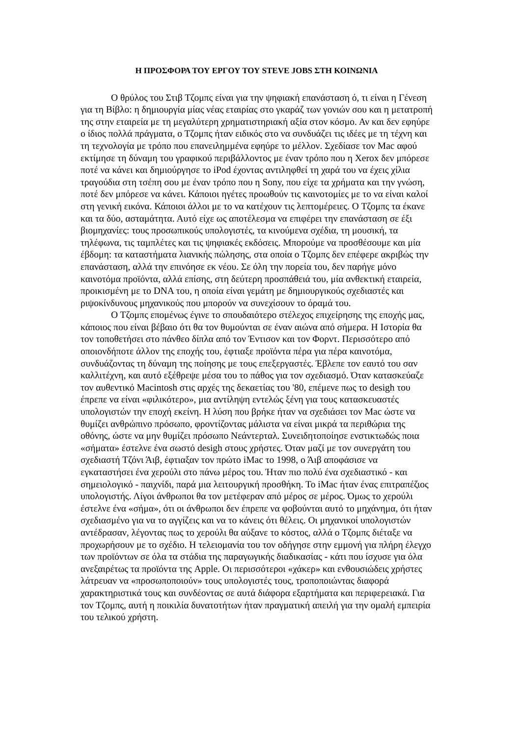Η ΠΡΟΣΦΟΡΑ ΤΟΥ ΕΡΓΟΥ ΤΟΥ STEVE JOBS ΣΤΗ ΚΟΙΝΩΝΙΑ
Ο θρύλος του Στιβ Τζομπς είναι για την ψηφιακή επανάσταση ό, τι είναι η Γένεση για τη Βίβλο: η δημιουργία μίας νέας εταιρίας στο γκαράζ των γονιών σου και η μετατροπή της στην εταιρεία με τη μεγαλύτερη χρηματιστηριακή αξία στον κόσμο. Αν και δεν εφηύρε ο ίδιος πολλά πράγματα, ο Τζομπς ήταν ειδικός στο να συνδυάζει τις ιδέες με τη τέχνη και τη τεχνολογία με τρόπο που επανειλημμένα εφηύρε το μέλλον. Σχεδίασε τον Mac αφού εκτίμησε τη δύναμη του γραφικού περιβάλλοντος με έναν τρόπο που η Xerox δεν μπόρεσε ποτέ να κάνει και δημιούργησε το iPod έχοντας αντιληφθεί τη χαρά του να έχεις χίλια τραγούδια στη τσέπη σου με έναν τρόπο που η Sony, που είχε τα χρήματα και την γνώση, ποτέ δεν μπόρεσε να κάνει. Κάποιοι ηγέτες προωθούν τις καινοτομίες με το να είναι καλοί στη γενική εικόνα. Κάποιοι άλλοι με το να κατέχουν τις λεπτομέρειες. Ο Τζομπς τα έκανε και τα δύο, ασταμάτητα. Αυτό είχε ως αποτέλεσμα να επιφέρει την επανάσταση σε έξι βιομηχανίες: τους προσωπικούς υπολογιστές, τα κινούμενα σχέδια, τη μουσική, τα τηλέφωνα, τις ταμπλέτες και τις ψηφιακές εκδόσεις. Μπορούμε να προσθέσουμε και μία έβδομη: τα καταστήματα λιανικής πώλησης, στα οποία ο Τζομπς δεν επέφερε ακριβώς την επανάσταση, αλλά την επινόησε εκ νέου. Σε όλη την πορεία του, δεν παρήγε μόνο καινοτόμα προϊόντα, αλλά επίσης, στη δεύτερη προσπάθειά του, μία ανθεκτική εταιρεία, προικισμένη με το DNA του, η οποία είναι γεμάτη με δημιουργικούς σχεδιαστές και ριψοκίνδυνους μηχανικούς που μπορούν να συνεχίσουν το όραμά του.
Ο Τζομπς επομένως έγινε το σπουδαιότερο στέλεχος επιχείρησης της εποχής μας, κάποιος που είναι βέβαιο ότι θα τον θυμούνται σε έναν αιώνα από σήμερα. Η Ιστορία θα τον τοποθετήσει στο πάνθεο δίπλα από τον Έντισον και τον Φορντ. Περισσότερο από οποιονδήποτε άλλον της εποχής του, έφτιαξε προϊόντα πέρα για πέρα καινοτόμα, συνδυάζοντας τη δύναμη της ποίησης με τους επεξεργαστές. Έβλεπε τον εαυτό του σαν καλλιτέχνη, και αυτό εξέθρεψε μέσα του το πάθος για τον σχεδιασμό. Όταν κατασκεύαζε τον αυθεντικό Macintosh στις αρχές της δεκαετίας του '80, επέμενε πως το desigh του έπρεπε να είναι «φιλικότερο», μια αντίληψη εντελώς ξένη για τους κατασκευαστές υπολογιστών την εποχή εκείνη. Η λύση που βρήκε ήταν να σχεδιάσει τον Mac ώστε να θυμίζει ανθρώπινο πρόσωπο, φροντίζοντας μάλιστα να είναι μικρά τα περιθώρια της οθόνης, ώστε να μην θυμίζει πρόσωπο Νεάντερταλ. Συνειδητοποίησε ενστικτωδώς ποια «σήματα» έστελνε ένα σωστό desigh στους χρήστες. Όταν μαζί με τον συνεργάτη του σχεδιαστή Τζόνι Άιβ, έφτιαξαν τον πρώτο iMac το 1998, ο Άιβ αποφάσισε να εγκαταστήσει ένα χερούλι στο πάνω μέρος του. Ήταν πιο πολύ ένα σχεδιαστικό - και σημειολογικό - παιχνίδι, παρά μια λειτουργική προσθήκη. Το iMac ήταν ένας επιτραπέζιος υπολογιστής. Λίγοι άνθρωποι θα τον μετέφεραν από μέρος σε μέρος. Όμως το χερούλι έστελνε ένα «σήμα», ότι οι άνθρωποι δεν έπρεπε να φοβούνται αυτό το μηχάνημα, ότι ήταν σχεδιασμένο για να το αγγίζεις και να το κάνεις ότι θέλεις. Οι μηχανικοί υπολογιστών αντέδρασαν, λέγοντας πως το χερούλι θα αύξανε το κόστος, αλλά ο Τζομπς διέταξε να προχωρήσουν με το σχέδιο. Η τελειομανία του τον οδήγησε στην εμμονή για πλήρη έλεγχο των προϊόντων σε όλα τα στάδια της παραγωγικής διαδικασίας - κάτι που ίσχυσε για όλα ανεξαιρέτως τα προϊόντα της Apple. Οι περισσότεροι «χάκερ» και ενθουσιώδεις χρήστες λάτρευαν να «προσωποποιούν» τους υπολογιστές τους, τροποποιώντας διαφορά χαρακτηριστικά τους και συνδέοντας σε αυτά διάφορα εξαρτήματα και περιφερειακά. Για τον Τζομπς, αυτή η ποικιλία δυνατοτήτων ήταν πραγματική απειλή για την ομαλή εμπειρία του τελικού χρήστη.